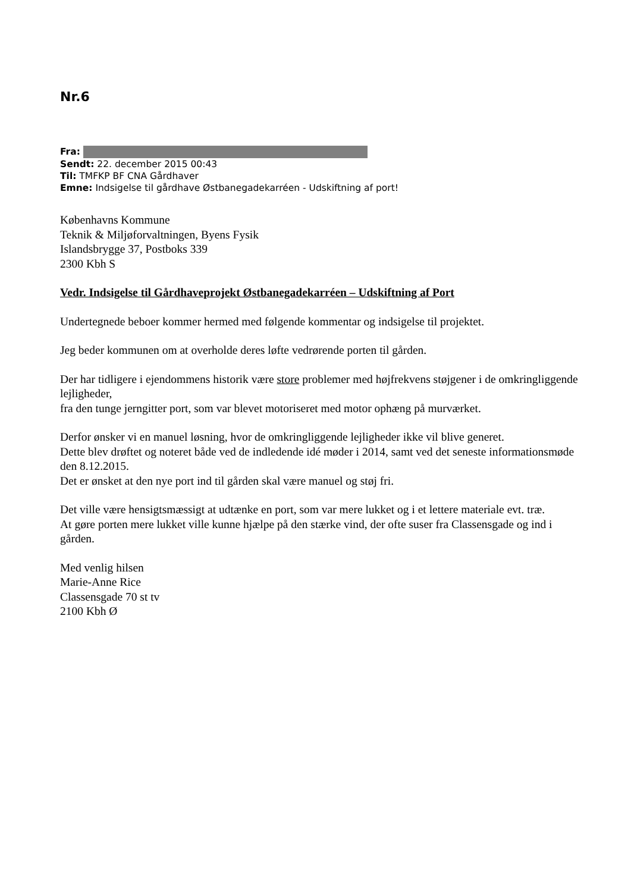Nr.6
Fra:
Sendt: 22. december 2015 00:43
Til: TMFKP BF CNA Gårdhaver
Emne: Indsigelse til gårdhave Østbanegadekarréen - Udskiftning af port!
Københavns Kommune
Teknik & Miljøforvaltningen, Byens Fysik
Islandsbrygge 37, Postboks 339
2300 Kbh S
Vedr. Indsigelse til Gårdhaveprojekt Østbanegadekarréen – Udskiftning af Port
Undertegnede beboer kommer hermed med følgende kommentar og indsigelse til projektet.
Jeg beder kommunen om at overholde deres løfte vedrørende porten til gården.
Der har tidligere i ejendommens historik være store problemer med højfrekvens støjgener i de omkringliggende lejligheder,
fra den tunge jerngitter port, som var blevet motoriseret med motor ophæng på murværket.
Derfor ønsker vi en manuel løsning, hvor de omkringliggende lejligheder ikke vil blive generet.
Dette blev drøftet og noteret både ved de indledende idé møder i 2014, samt ved det seneste informationsmøde den 8.12.2015.
Det er ønsket at den nye port ind til gården skal være manuel og støj fri.
Det ville være hensigtsmæssigt at udtænke en port, som var mere lukket og i et lettere materiale evt. træ.
At gøre porten mere lukket ville kunne hjælpe på den stærke vind, der ofte suser fra Classensgade og ind i gården.
Med venlig hilsen
Marie-Anne Rice
Classensgade 70 st tv
2100 Kbh Ø